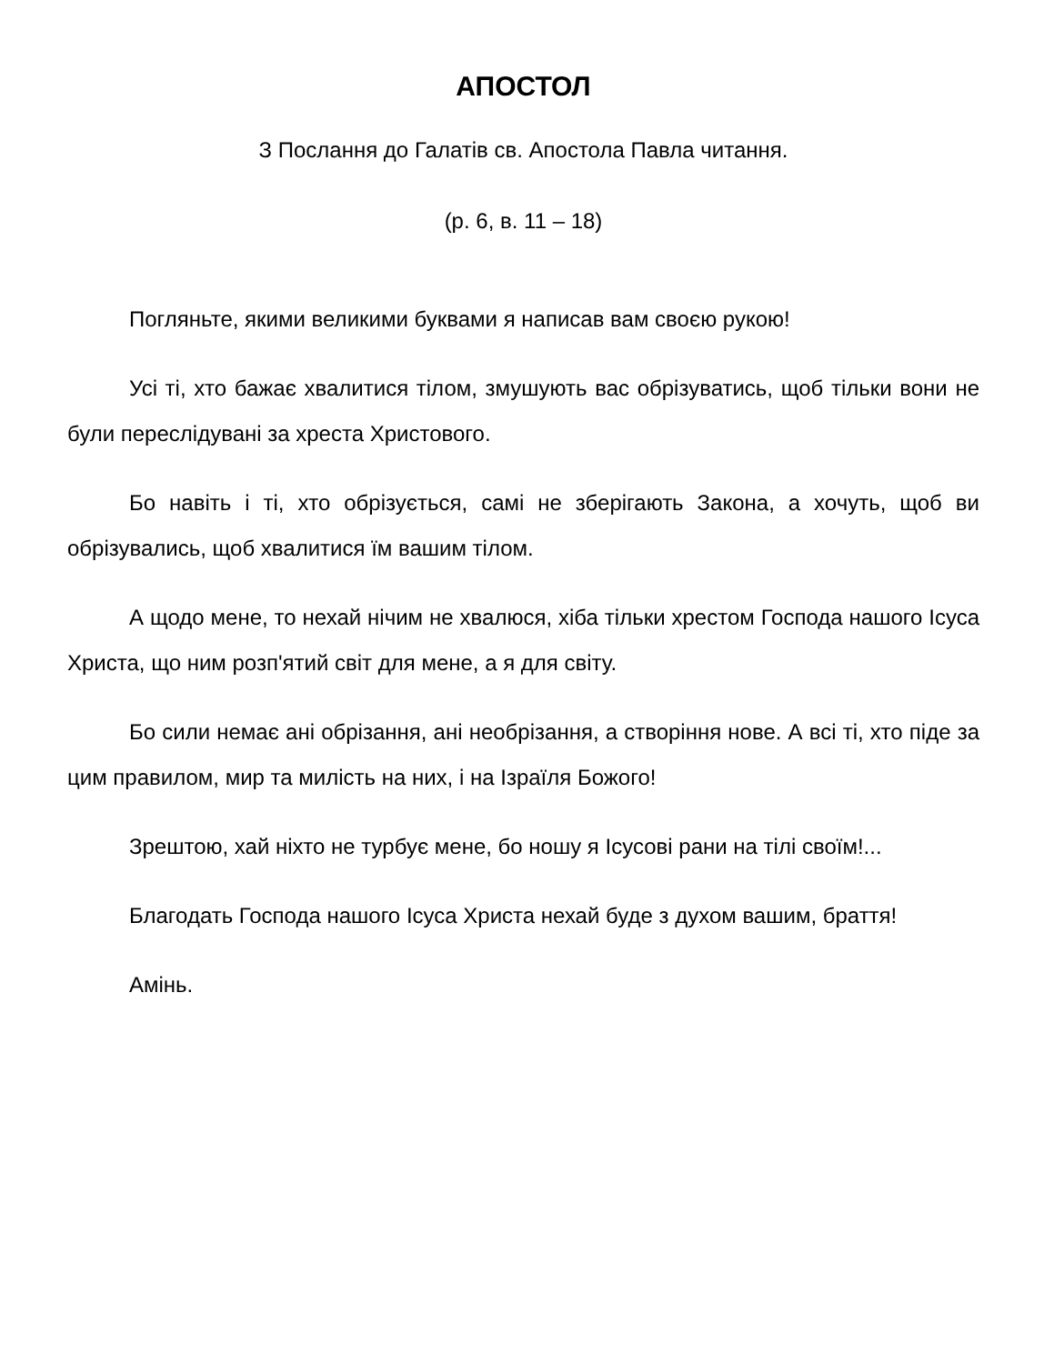АПОСТОЛ
З Послання до Галатів св. Апостола Павла читання.
(р. 6, в. 11 – 18)
Погляньте, якими великими буквами я написав вам своєю рукою!
Усі ті, хто бажає хвалитися тілом, змушують вас обрізуватись, щоб тільки вони не були переслідувані за хреста Христового.
Бо навіть і ті, хто обрізується, самі не зберігають Закона, а хочуть, щоб ви обрізувались, щоб хвалитися їм вашим тілом.
А щодо мене, то нехай нічим не хвалюся, хіба тільки хрестом Господа нашого Ісуса Христа, що ним розп'ятий світ для мене, а я для світу.
Бо сили немає ані обрізання, ані необрізання, а створіння нове. А всі ті, хто піде за цим правилом, мир та милість на них, і на Ізраїля Божого!
Зрештою, хай ніхто не турбує мене, бо ношу я Ісусові рани на тілі своїм!...
Благодать Господа нашого Ісуса Христа нехай буде з духом вашим, браття!
Амінь.